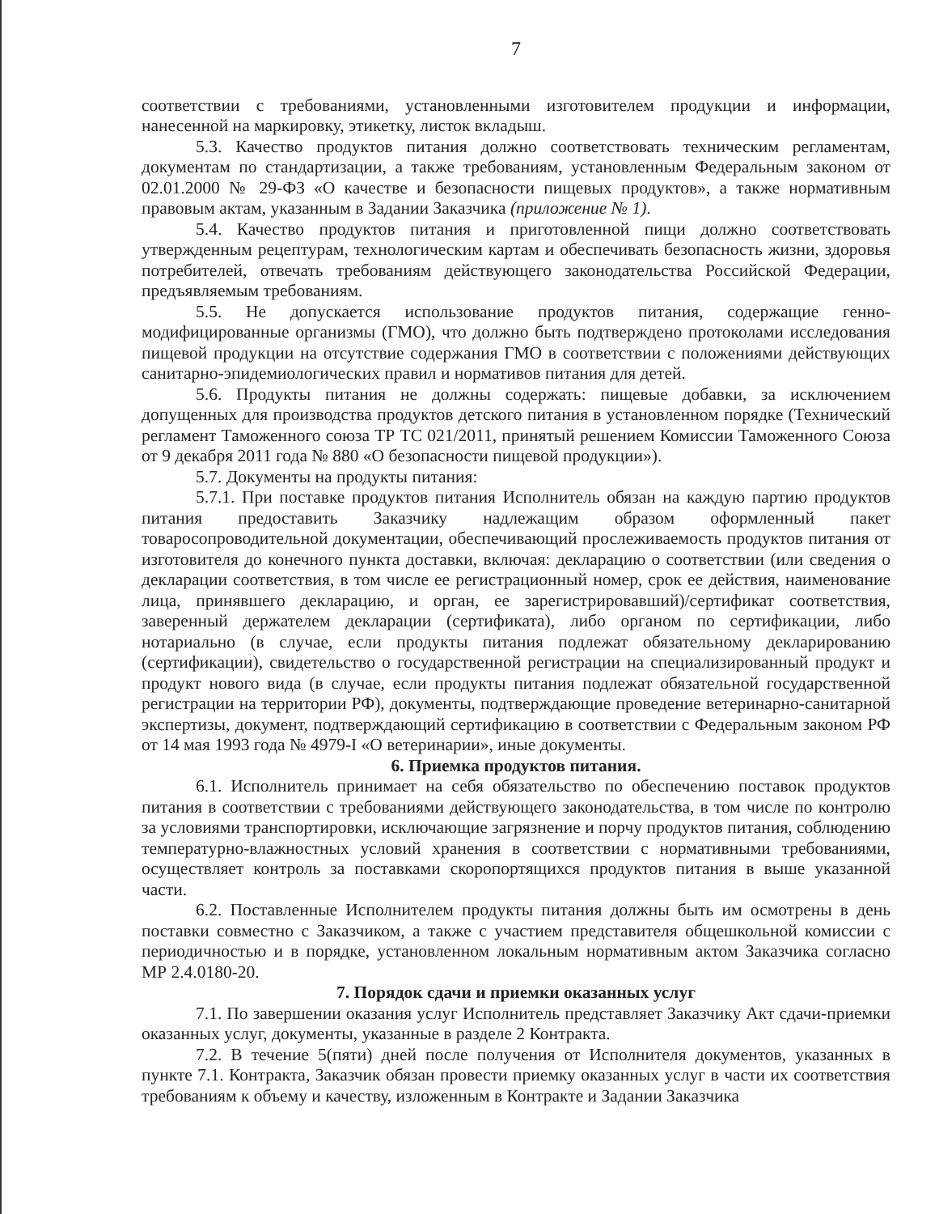7
соответствии с требованиями, установленными изготовителем продукции и информации, нанесенной на маркировку, этикетку, листок вкладыш.
5.3. Качество продуктов питания должно соответствовать техническим регламентам, документам по стандартизации, а также требованиям, установленным Федеральным законом от 02.01.2000 № 29-ФЗ «О качестве и безопасности пищевых продуктов», а также нормативным правовым актам, указанным в Задании Заказчика (приложение № 1).
5.4. Качество продуктов питания и приготовленной пищи должно соответствовать утвержденным рецептурам, технологическим картам и обеспечивать безопасность жизни, здоровья потребителей, отвечать требованиям действующего законодательства Российской Федерации, предъявляемым требованиям.
5.5. Не допускается использование продуктов питания, содержащие генно-модифицированные организмы (ГМО), что должно быть подтверждено протоколами исследования пищевой продукции на отсутствие содержания ГМО в соответствии с положениями действующих санитарно-эпидемиологических правил и нормативов питания для детей.
5.6. Продукты питания не должны содержать: пищевые добавки, за исключением допущенных для производства продуктов детского питания в установленном порядке (Технический регламент Таможенного союза ТР ТС 021/2011, принятый решением Комиссии Таможенного Союза от 9 декабря 2011 года № 880 «О безопасности пищевой продукции»).
5.7. Документы на продукты питания:
5.7.1. При поставке продуктов питания Исполнитель обязан на каждую партию продуктов питания предоставить Заказчику надлежащим образом оформленный пакет товаросопроводительной документации, обеспечивающий прослеживаемость продуктов питания от изготовителя до конечного пункта доставки, включая: декларацию о соответствии (или сведения о декларации соответствия, в том числе ее регистрационный номер, срок ее действия, наименование лица, принявшего декларацию, и орган, ее зарегистрировавший)/сертификат соответствия, заверенный держателем декларации (сертификата), либо органом по сертификации, либо нотариально (в случае, если продукты питания подлежат обязательному декларированию (сертификации), свидетельство о государственной регистрации на специализированный продукт и продукт нового вида (в случае, если продукты питания подлежат обязательной государственной регистрации на территории РФ), документы, подтверждающие проведение ветеринарно-санитарной экспертизы, документ, подтверждающий сертификацию в соответствии с Федеральным законом РФ от 14 мая 1993 года № 4979-I «О ветеринарии», иные документы.
6. Приемка продуктов питания.
6.1. Исполнитель принимает на себя обязательство по обеспечению поставок продуктов питания в соответствии с требованиями действующего законодательства, в том числе по контролю за условиями транспортировки, исключающие загрязнение и порчу продуктов питания, соблюдению температурно-влажностных условий хранения в соответствии с нормативными требованиями, осуществляет контроль за поставками скоропортящихся продуктов питания в выше указанной части.
6.2. Поставленные Исполнителем продукты питания должны быть им осмотрены в день поставки совместно с Заказчиком, а также с участием представителя общешкольной комиссии с периодичностью и в порядке, установленном локальным нормативным актом Заказчика согласно МР 2.4.0180-20.
7. Порядок сдачи и приемки оказанных услуг
7.1. По завершении оказания услуг Исполнитель представляет Заказчику Акт сдачи-приемки оказанных услуг, документы, указанные в разделе 2 Контракта.
7.2. В течение 5(пяти) дней после получения от Исполнителя документов, указанных в пункте 7.1. Контракта, Заказчик обязан провести приемку оказанных услуг в части их соответствия требованиям к объему и качеству, изложенным в Контракте и Задании Заказчика